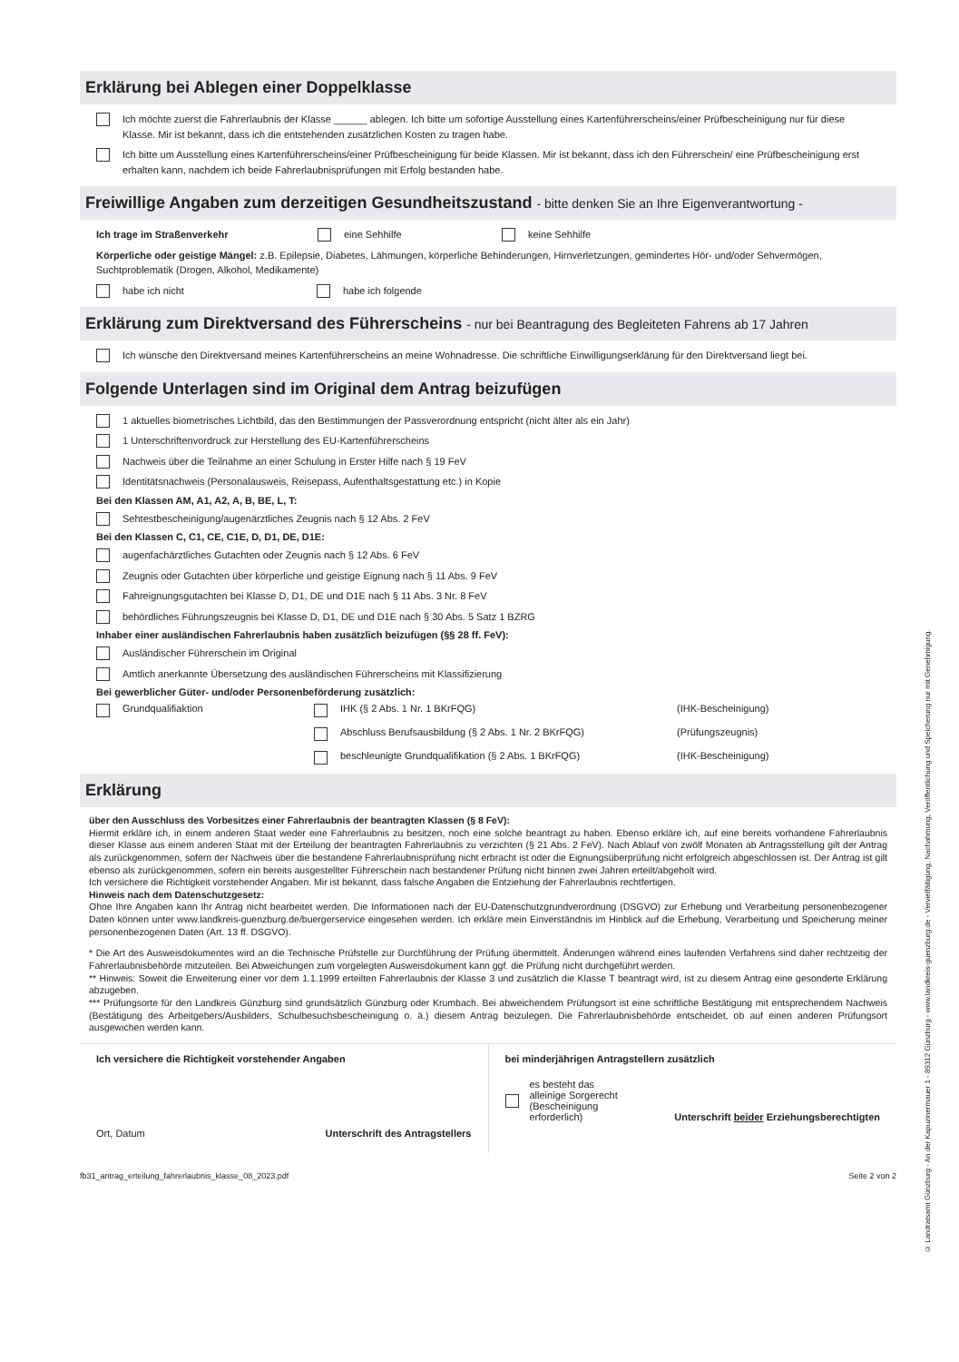Erklärung bei Ablegen einer Doppelklasse
Ich möchte zuerst die Fahrerlaubnis der Klasse ______ ablegen. Ich bitte um sofortige Ausstellung eines Kartenführerscheins/einer Prüfbescheinigung nur für diese Klasse. Mir ist bekannt, dass ich die entstehenden zusätzlichen Kosten zu tragen habe.
Ich bitte um Ausstellung eines Kartenführerscheins/einer Prüfbescheinigung für beide Klassen. Mir ist bekannt, dass ich den Führerschein/ eine Prüfbescheinigung erst erhalten kann, nachdem ich beide Fahrerlaubnisprüfungen mit Erfolg bestanden habe.
Freiwillige Angaben zum derzeitigen Gesundheitszustand - bitte denken Sie an Ihre Eigenverantwortung -
Ich trage im Straßenverkehr eine Sehhilfe keine Sehhilfe
Körperliche oder geistige Mängel: z.B. Epilepsie, Diabetes, Lähmungen, körperliche Behinderungen, Hirnverletzungen, gemindertes Hör- und/oder Sehvermögen, Suchtproblematik (Drogen, Alkohol, Medikamente)
habe ich nicht habe ich folgende
Erklärung zum Direktversand des Führerscheins - nur bei Beantragung des Begleiteten Fahrens ab 17 Jahren
Ich wünsche den Direktversand meines Kartenführerscheins an meine Wohnadresse. Die schriftliche Einwilligungserklärung für den Direktversand liegt bei.
Folgende Unterlagen sind im Original dem Antrag beizufügen
1 aktuelles biometrisches Lichtbild, das den Bestimmungen der Passverordnung entspricht (nicht älter als ein Jahr)
1 Unterschriftenvordruck zur Herstellung des EU-Kartenführerscheins
Nachweis über die Teilnahme an einer Schulung in Erster Hilfe nach § 19 FeV
Identitätsnachweis (Personalausweis, Reisepass, Aufenthaltsgestattung etc.) in Kopie
Bei den Klassen AM, A1, A2, A, B, BE, L, T:
Sehtestbescheinigung/augenärztliches Zeugnis nach § 12 Abs. 2 FeV
Bei den Klassen C, C1, CE, C1E, D, D1, DE, D1E:
augenfachärztliches Gutachten oder Zeugnis nach § 12 Abs. 6 FeV
Zeugnis oder Gutachten über körperliche und geistige Eignung nach § 11 Abs. 9 FeV
Fahreignungsgutachten bei Klasse D, D1, DE und D1E nach § 11 Abs. 3 Nr. 8 FeV
behördliches Führungszeugnis bei Klasse D, D1, DE und D1E nach § 30 Abs. 5 Satz 1 BZRG
Inhaber einer ausländischen Fahrerlaubnis haben zusätzlich beizufügen (§§ 28 ff. FeV):
Ausländischer Führerschein im Original
Amtlich anerkannte Übersetzung des ausländischen Führerscheins mit Klassifizierung
Bei gewerblicher Güter- und/oder Personenbeförderung zusätzlich:
Grundqualifiaktion
IHK (§ 2 Abs. 1 Nr. 1 BKrFQG)
(IHK-Bescheinigung)
Abschluss Berufsausbildung (§ 2 Abs. 1 Nr. 2 BKrFQG)
(Prüfungszeugnis)
beschleunigte Grundqualifikation (§ 2 Abs. 1 BKrFQG)
(IHK-Bescheinigung)
Erklärung
über den Ausschluss des Vorbesitzes einer Fahrerlaubnis der beantragten Klassen (§ 8 FeV):
Hiermit erkläre ich, in einem anderen Staat weder eine Fahrerlaubnis zu besitzen, noch eine solche beantragt zu haben. Ebenso erkläre ich, auf eine bereits vorhandene Fahrerlaubnis dieser Klasse aus einem anderen Staat mit der Erteilung der beantragten Fahrerlaubnis zu verzichten (§ 21 Abs. 2 FeV). Nach Ablauf von zwölf Monaten ab Antragsstellung gilt der Antrag als zurückgenommen, sofern der Nachweis über die bestandene Fahrerlaubnisprüfung nicht erbracht ist oder die Eignungsüberprüfung nicht erfolgreich abgeschlossen ist. Der Antrag ist gilt ebenso als zurückgenommen, sofern ein bereits ausgestellter Führerschein nach bestandener Prüfung nicht binnen zwei Jahren erteilt/abgeholt wird.
Ich versichere die Richtigkeit vorstehender Angaben. Mir ist bekannt, dass falsche Angaben die Entziehung der Fahrerlaubnis rechtfertigen.
Hinweis nach dem Datenschutzgesetz:
Ohne Ihre Angaben kann Ihr Antrag nicht bearbeitet werden. Die Informationen nach der EU-Datenschutzgrundverordnung (DSGVO) zur Erhebung und Verarbeitung personenbezogener Daten können unter www.landkreis-guenzburg.de/buergerservice eingesehen werden. Ich erkläre mein Einverständnis im Hinblick auf die Erhebung, Verarbeitung und Speicherung meiner personenbezogenen Daten (Art. 13 ff. DSGVO).
* Die Art des Ausweisdokumentes wird an die Technische Prüfstelle zur Durchführung der Prüfung übermittelt. Änderungen während eines laufenden Verfahrens sind daher rechtzeitig der Fahrerlaubnisbehörde mitzuteilen. Bei Abweichungen zum vorgelegten Ausweisdokument kann ggf. die Prüfung nicht durchgeführt werden.
** Hinweis: Soweit die Erweiterung einer vor dem 1.1.1999 erteilten Fahrerlaubnis der Klasse 3 und zusätzlich die Klasse T beantragt wird, ist zu diesem Antrag eine gesonderte Erklärung abzugeben.
*** Prüfungsorte für den Landkreis Günzburg sind grundsätzlich Günzburg oder Krumbach. Bei abweichendem Prüfungsort ist eine schriftliche Bestätigung mit entsprechendem Nachweis (Bestätigung des Arbeitgebers/Ausbilders, Schulbesuchsbescheinigung o. ä.) diesem Antrag beizulegen. Die Fahrerlaubnisbehörde entscheidet, ob auf einen anderen Prüfungsort ausgewichen werden kann.
Ich versichere die Richtigkeit vorstehender Angaben
Ort, Datum Unterschrift des Antragstellers
bei minderjährigen Antragstellern zusätzlich
es besteht das
alleinige Sorgerecht
(Bescheinigung
erforderlich)
Unterschrift beider Erziehungsberechtigten
fb31_antrag_erteilung_fahrerlaubnis_klasse_08_2023.pdf Seite 2 von 2
© Landratsamt Günzburg - An der Kapuzinermauer 1 - 89312 Günzburg - www.landkreis-guenzburg.de - Vervielfältigung, Nachahmung, Veröffentlichung und Speicherung nur mit Genehmigung.